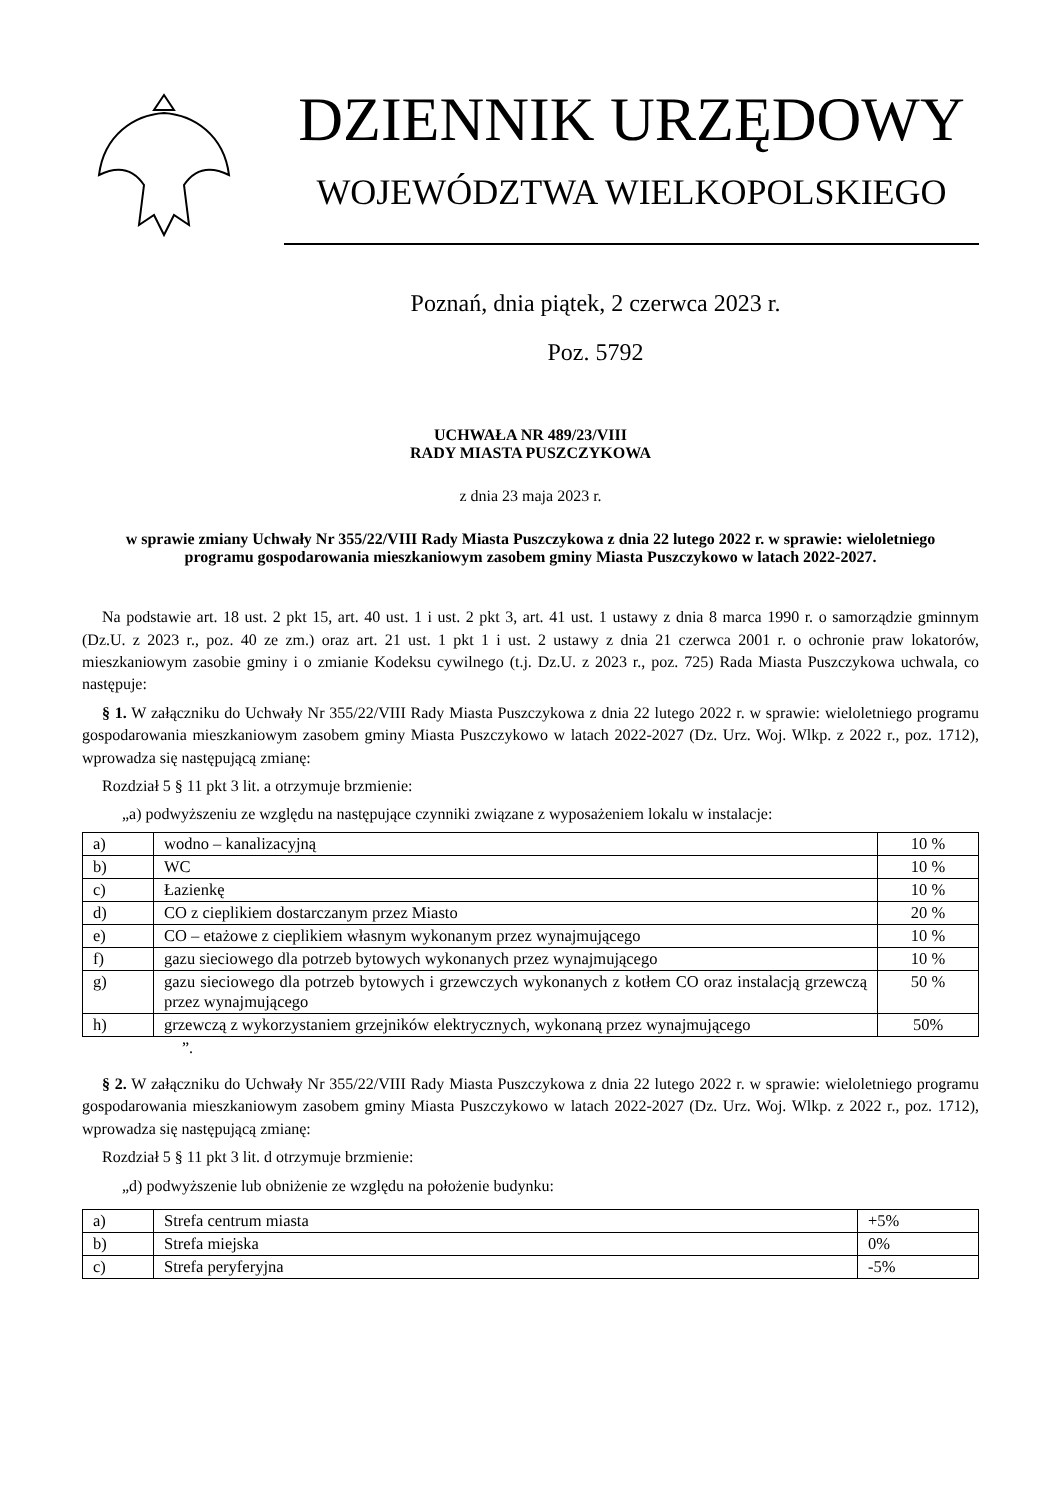DZIENNIK URZĘDOWY
WOJEWÓDZTWA WIELKOPOLSKIEGO
Poznań, dnia piątek, 2 czerwca 2023 r.
Poz. 5792
UCHWAŁA NR 489/23/VIII
RADY MIASTA PUSZCZYKOWA
z dnia 23 maja 2023 r.
w sprawie zmiany Uchwały Nr 355/22/VIII Rady Miasta Puszczykowa z dnia 22 lutego 2022 r. w sprawie: wieloletniego programu gospodarowania mieszkaniowym zasobem gminy Miasta Puszczykowo w latach 2022-2027.
Na podstawie art. 18 ust. 2 pkt 15, art. 40 ust. 1 i ust. 2 pkt 3, art. 41 ust. 1 ustawy z dnia 8 marca 1990 r. o samorządzie gminnym (Dz.U. z 2023 r., poz. 40 ze zm.) oraz art. 21 ust. 1 pkt 1 i ust. 2 ustawy z dnia 21 czerwca 2001 r. o ochronie praw lokatorów, mieszkaniowym zasobie gminy i o zmianie Kodeksu cywilnego (t.j. Dz.U. z 2023 r., poz. 725) Rada Miasta Puszczykowa uchwala, co następuje:
§ 1. W załączniku do Uchwały Nr 355/22/VIII Rady Miasta Puszczykowa z dnia 22 lutego 2022 r. w sprawie: wieloletniego programu gospodarowania mieszkaniowym zasobem gminy Miasta Puszczykowo w latach 2022-2027 (Dz. Urz. Woj. Wlkp. z 2022 r., poz. 1712), wprowadza się następującą zmianę:
Rozdział 5 § 11 pkt 3 lit. a otrzymuje brzmienie:
„a) podwyższeniu ze względu na następujące czynniki związane z wyposażeniem lokalu w instalacje:
| a) | wodno – kanalizacyjną | 10 % |
| b) | WC | 10 % |
| c) | Łazienkę | 10 % |
| d) | CO z cieplikiem dostarczanym przez Miasto | 20 % |
| e) | CO – etażowe z cieplikiem własnym wykonanym przez wynajmującego | 10 % |
| f) | gazu sieciowego dla potrzeb bytowych wykonanych przez wynajmującego | 10 % |
| g) | gazu sieciowego dla potrzeb bytowych i grzewczych wykonanych z kotłem CO oraz instalacją grzewczą przez wynajmującego | 50 % |
| h) | grzewczą z wykorzystaniem grzejników elektrycznych, wykonaną przez wynajmującego | 50% |
”.
§ 2. W załączniku do Uchwały Nr 355/22/VIII Rady Miasta Puszczykowa z dnia 22 lutego 2022 r. w sprawie: wieloletniego programu gospodarowania mieszkaniowym zasobem gminy Miasta Puszczykowo w latach 2022-2027 (Dz. Urz. Woj. Wlkp. z 2022 r., poz. 1712), wprowadza się następującą zmianę:
Rozdział 5 § 11 pkt 3 lit. d otrzymuje brzmienie:
„d) podwyższenie lub obniżenie ze względu na położenie budynku:
| a) | Strefa centrum miasta | +5% |
| b) | Strefa miejska | 0% |
| c) | Strefa peryferyjna | -5% |